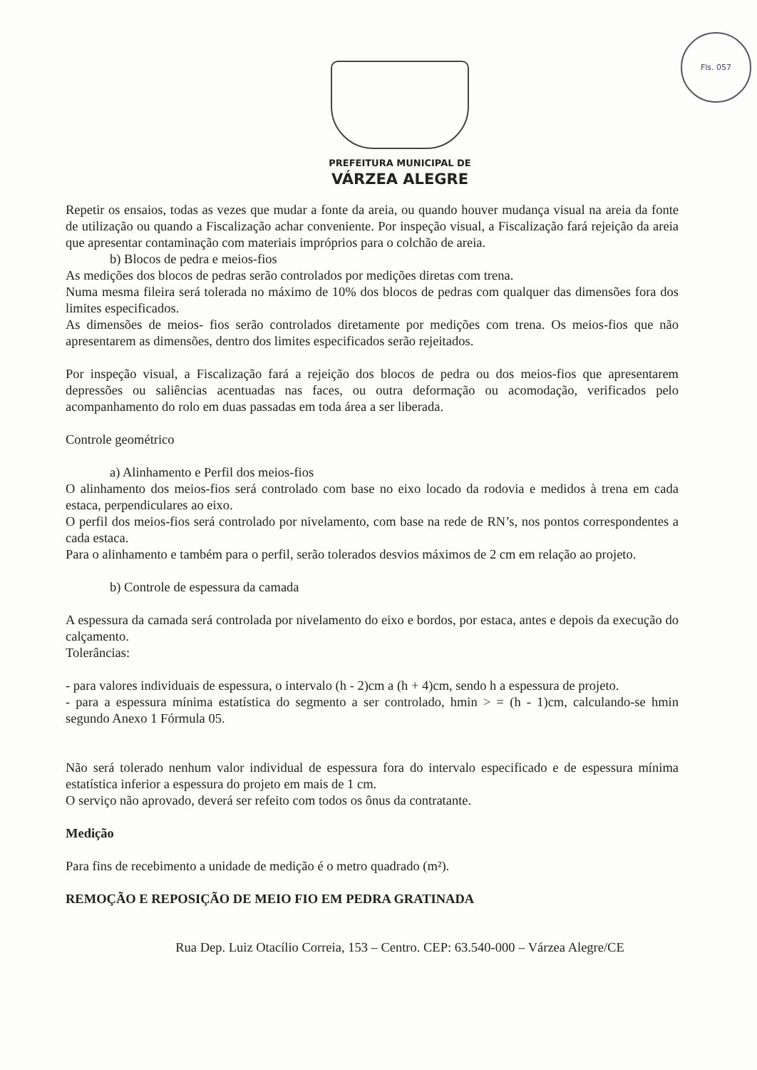Fls. 057
PREFEITURA MUNICIPAL DE
VÁRZEA ALEGRE
Repetir os ensaios, todas as vezes que mudar a fonte da areia, ou quando houver mudança visual na areia da fonte de utilização ou quando a Fiscalização achar conveniente. Por inspeção visual, a Fiscalização fará rejeição da areia que apresentar contaminação com materiais impróprios para o colchão de areia.
b) Blocos de pedra e meios-fios
As medições dos blocos de pedras serão controlados por medições diretas com trena.
Numa mesma fileira será tolerada no máximo de 10% dos blocos de pedras com qualquer das dimensões fora dos limites especificados.
As dimensões de meios- fios serão controlados diretamente por medições com trena. Os meios-fios que não apresentarem as dimensões, dentro dos limites especificados serão rejeitados.
Por inspeção visual, a Fiscalização fará a rejeição dos blocos de pedra ou dos meios-fios que apresentarem depressões ou saliências acentuadas nas faces, ou outra deformação ou acomodação, verificados pelo acompanhamento do rolo em duas passadas em toda área a ser liberada.
Controle geométrico
a) Alinhamento e Perfil dos meios-fios
O alinhamento dos meios-fios será controlado com base no eixo locado da rodovia e medidos à trena em cada estaca, perpendiculares ao eixo.
O perfil dos meios-fios será controlado por nivelamento, com base na rede de RN’s, nos pontos correspondentes a cada estaca.
Para o alinhamento e também para o perfil, serão tolerados desvios máximos de 2 cm em relação ao projeto.
b) Controle de espessura da camada
A espessura da camada será controlada por nivelamento do eixo e bordos, por estaca, antes e depois da execução do calçamento.
Tolerâncias:
- para valores individuais de espessura, o intervalo (h - 2)cm a (h + 4)cm, sendo h a espessura de projeto.
- para a espessura mínima estatística do segmento a ser controlado, hmin > = (h - 1)cm, calculando-se hmin segundo Anexo 1 Fórmula 05.
Não será tolerado nenhum valor individual de espessura fora do intervalo especificado e de espessura mínima estatística inferior a espessura do projeto em mais de 1 cm.
O serviço não aprovado, deverá ser refeito com todos os ônus da contratante.
Medição
Para fins de recebimento a unidade de medição é o metro quadrado (m²).
REMOÇÃO E REPOSIÇÃO DE MEIO FIO EM PEDRA GRATINADA
Rua Dep. Luiz Otacílio Correia, 153 – Centro. CEP: 63.540-000 – Várzea Alegre/CE